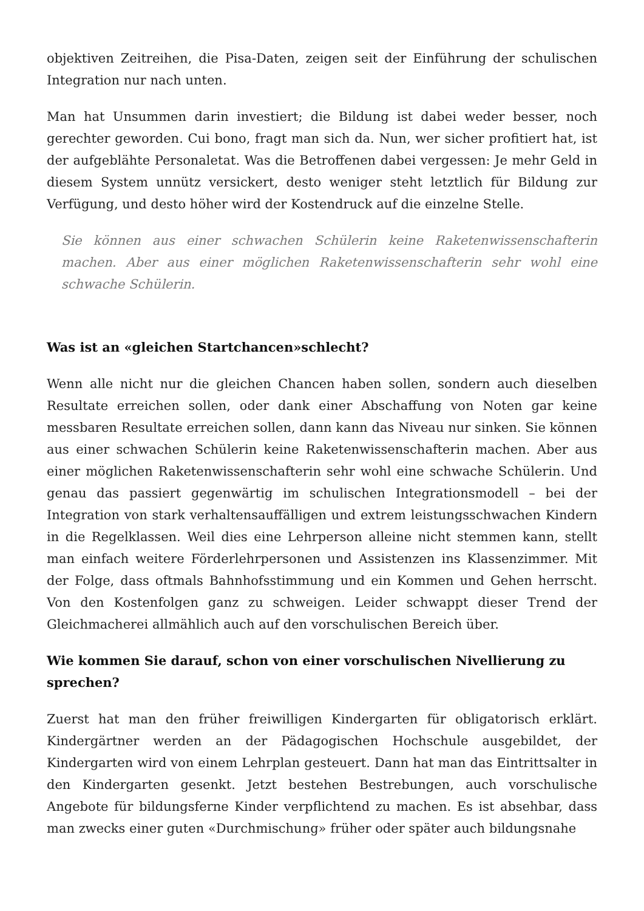objektiven Zeitreihen, die Pisa-Daten, zeigen seit der Einführung der schulischen Integration nur nach unten.
Man hat Unsummen darin investiert; die Bildung ist dabei weder besser, noch gerechter geworden. Cui bono, fragt man sich da. Nun, wer sicher profitiert hat, ist der aufgeblähte Personaletat. Was die Betroffenen dabei vergessen: Je mehr Geld in diesem System unnütz versickert, desto weniger steht letztlich für Bildung zur Verfügung, und desto höher wird der Kostendruck auf die einzelne Stelle.
Sie können aus einer schwachen Schülerin keine Raketenwissenschafterin machen. Aber aus einer möglichen Raketenwissenschafterin sehr wohl eine schwache Schülerin.
Was ist an «gleichen Startchancen»schlecht?
Wenn alle nicht nur die gleichen Chancen haben sollen, sondern auch dieselben Resultate erreichen sollen, oder dank einer Abschaffung von Noten gar keine messbaren Resultate erreichen sollen, dann kann das Niveau nur sinken. Sie können aus einer schwachen Schülerin keine Raketenwissenschafterin machen. Aber aus einer möglichen Raketenwissenschafterin sehr wohl eine schwache Schülerin. Und genau das passiert gegenwärtig im schulischen Integrationsmodell – bei der Integration von stark verhaltensauffälligen und extrem leistungsschwachen Kindern in die Regelklassen. Weil dies eine Lehrperson alleine nicht stemmen kann, stellt man einfach weitere Förderlehrpersonen und Assistenzen ins Klassenzimmer. Mit der Folge, dass oftmals Bahnhofsstimmung und ein Kommen und Gehen herrscht. Von den Kostenfolgen ganz zu schweigen. Leider schwappt dieser Trend der Gleichmacherei allmählich auch auf den vorschulischen Bereich über.
Wie kommen Sie darauf, schon von einer vorschulischen Nivellierung zu sprechen?
Zuerst hat man den früher freiwilligen Kindergarten für obligatorisch erklärt. Kindergärtner werden an der Pädagogischen Hochschule ausgebildet, der Kindergarten wird von einem Lehrplan gesteuert. Dann hat man das Eintrittsalter in den Kindergarten gesenkt. Jetzt bestehen Bestrebungen, auch vorschulische Angebote für bildungsferne Kinder verpflichtend zu machen. Es ist absehbar, dass man zwecks einer guten «Durchmischung» früher oder später auch bildungsnahe